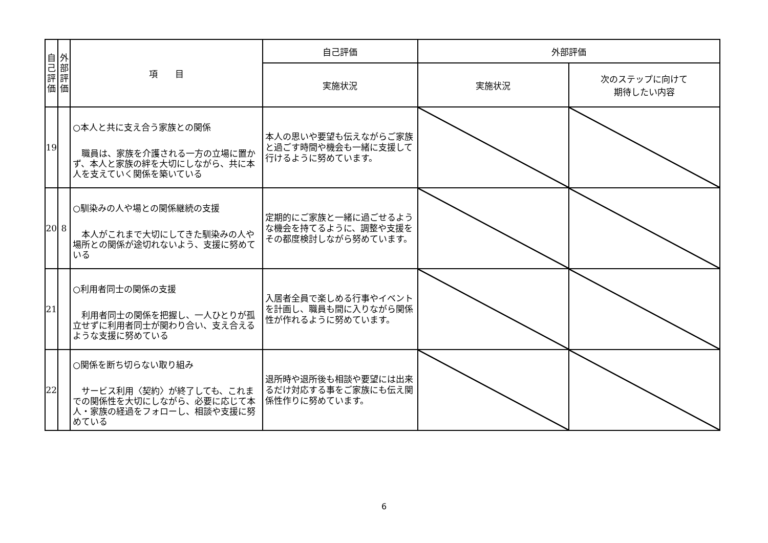| 自 己 評 価 | 外 部 評 価 | 項 目 | 自己評価 | 外部評価 | |
| --- | --- | --- | --- | --- | --- |
| | | | 実施状況 | 実施状況 | 次のステップに向けて 期待したい内容 |
| 19 | | ○本人と共に支え合う家族との関係 職員は、家族を介護される一方の立場に置かず、本人と家族の絆を大切にしながら、共に本人を支えていく関係を築いている | 本人の思いや要望も伝えながらご家族と過ごす時間や機会も一緒に支援して行けるように努めています。 | | |
| 20 | 8 | ○馴染みの人や場との関係継続の支援 本人がこれまで大切にしてきた馴染みの人や場所との関係が途切れないよう、支援に努めている | 定期的にご家族と一緒に過ごせるような機会を持てるように、調整や支援をその都度検討しながら努めています。 | | |
| 21 | | ○利用者同士の関係の支援 利用者同士の関係を把握し、一人ひとりが孤立せずに利用者同士が関わり合い、支え合えるような支援に努めている | 入居者全員で楽しめる行事やイベントを計画し、職員も間に入りながら関係性が作れるように努めています。 | | |
| 22 | | ○関係を断ち切らない取り組み サービス利用〈契約〉が終了しても、これまでの関係性を大切にしながら、必要に応じて本人・家族の経過をフォローし、相談や支援に努めている | 退所時や退所後も相談や要望には出来るだけ対応する事をご家族にも伝え関係性作りに努めています。 | | |
6